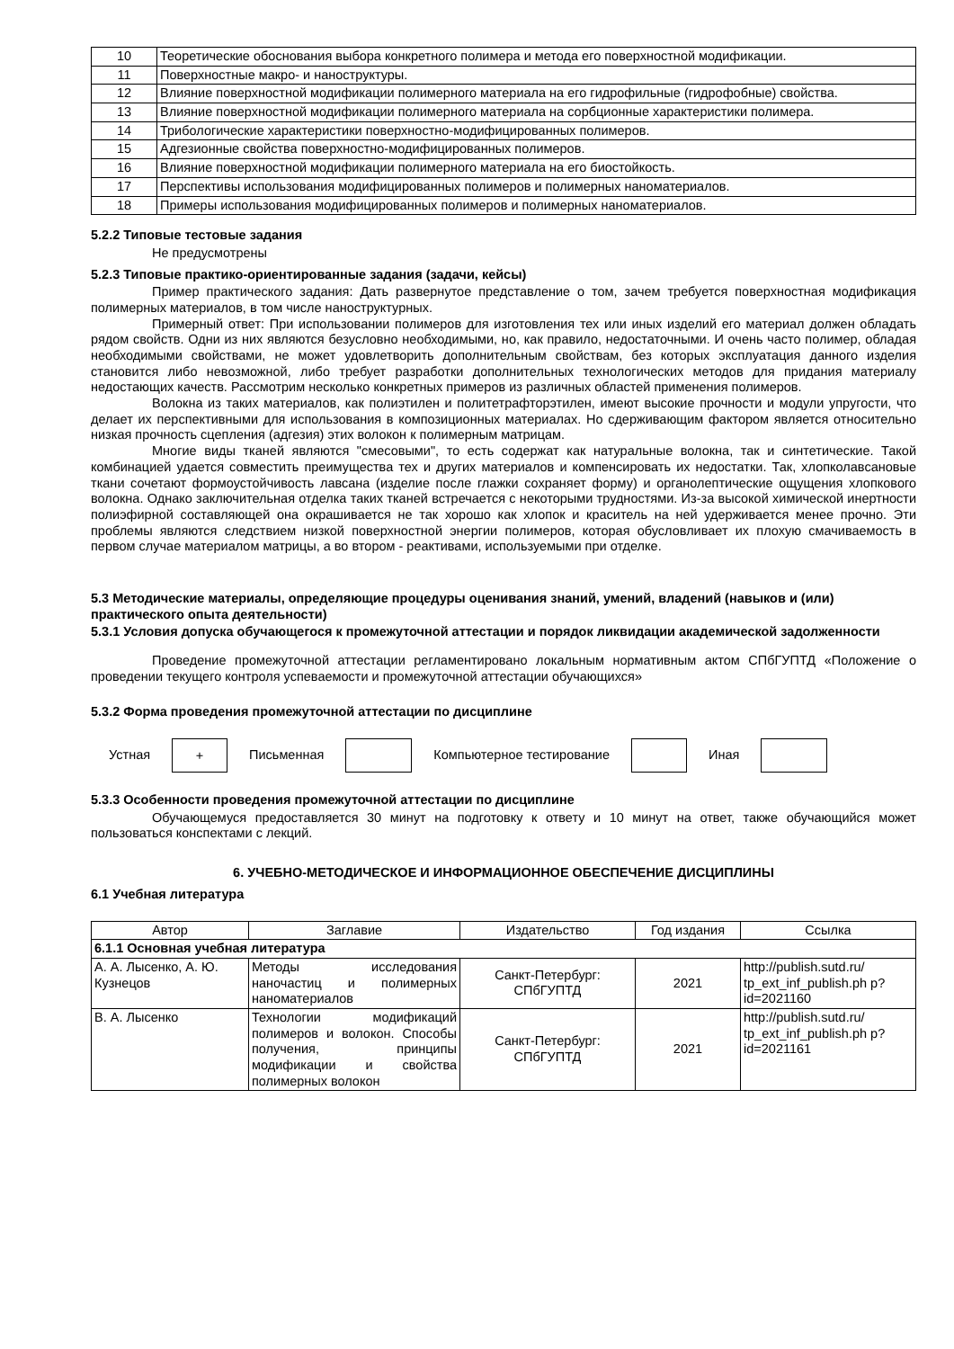| 10 | Теоретические обоснования выбора конкретного полимера и метода его поверхностной модификации. |
| 11 | Поверхностные макро- и наноструктуры. |
| 12 | Влияние поверхностной модификации полимерного материала на его гидрофильные (гидрофобные) свойства. |
| 13 | Влияние поверхностной модификации полимерного материала на сорбционные характеристики полимера. |
| 14 | Трибологические характеристики поверхностно-модифицированных полимеров. |
| 15 | Адгезионные свойства поверхностно-модифицированных полимеров. |
| 16 | Влияние поверхностной модификации полимерного материала на его биостойкость. |
| 17 | Перспективы использования модифицированных полимеров и полимерных наноматериалов. |
| 18 | Примеры использования модифицированных полимеров и полимерных наноматериалов. |
5.2.2 Типовые тестовые задания
Не предусмотрены
5.2.3 Типовые практико-ориентированные задания (задачи, кейсы)
Пример практического задания: Дать развернутое представление о том, зачем требуется поверхностная модификация полимерных материалов, в том числе наноструктурных.
Примерный ответ: При использовании полимеров для изготовления тех или иных изделий его материал должен обладать рядом свойств. Одни из них являются безусловно необходимыми, но, как правило, недостаточными. И очень часто полимер, обладая необходимыми свойствами, не может удовлетворить дополнительным свойствам, без которых эксплуатация данного изделия становится либо невозможной, либо требует разработки дополнительных технологических методов для придания материалу недостающих качеств. Рассмотрим несколько конкретных примеров из различных областей применения полимеров.
Волокна из таких материалов, как полиэтилен и политетрафторэтилен, имеют высокие прочности и модули упругости, что делает их перспективными для использования в композиционных материалах. Но сдерживающим фактором является относительно низкая прочность сцепления (адгезия) этих волокон к полимерным матрицам.
Многие виды тканей являются "смесовыми", то есть содержат как натуральные волокна, так и синтетические. Такой комбинацией удается совместить преимущества тех и других материалов и компенсировать их недостатки. Так, хлопколавсановые ткани сочетают формоустойчивость лавсана (изделие после глажки сохраняет форму) и органолептические ощущения хлопкового волокна. Однако заключительная отделка таких тканей встречается с некоторыми трудностями. Из-за высокой химической инертности полиэфирной составляющей она окрашивается не так хорошо как хлопок и краситель на ней удерживается менее прочно. Эти проблемы являются следствием низкой поверхностной энергии полимеров, которая обусловливает их плохую смачиваемость в первом случае материалом матрицы, а во втором - реактивами, используемыми при отделке.
5.3 Методические материалы, определяющие процедуры оценивания знаний, умений, владений (навыков и (или) практического опыта деятельности)
5.3.1 Условия допуска обучающегося к промежуточной аттестации и порядок ликвидации академической задолженности
Проведение промежуточной аттестации регламентировано локальным нормативным актом СПбГУПТД «Положение о проведении текущего контроля успеваемости и промежуточной аттестации обучающихся»
5.3.2 Форма проведения промежуточной аттестации по дисциплине
Устная + Письменная Компьютерное тестирование Иная
5.3.3 Особенности проведения промежуточной аттестации по дисциплине
Обучающемуся предоставляется 30 минут на подготовку к ответу и 10 минут на ответ, также обучающийся может пользоваться конспектами с лекций.
6. УЧЕБНО-МЕТОДИЧЕСКОЕ И ИНФОРМАЦИОННОЕ ОБЕСПЕЧЕНИЕ ДИСЦИПЛИНЫ
6.1 Учебная литература
| Автор | Заглавие | Издательство | Год издания | Ссылка |
| --- | --- | --- | --- | --- |
| 6.1.1 Основная учебная литература | | | | |
| А. А. Лысенко, А. Ю. Кузнецов | Методы исследования наночастиц и полимерных наноматериалов | Санкт-Петербург: СПбГУПТД | 2021 | http://publish.sutd.ru/ tp_ext_inf_publish.ph p?id=2021160 |
| В. А. Лысенко | Технологии модификаций полимеров и волокон. Способы получения, принципы модификации и свойства полимерных волокон | Санкт-Петербург: СПбГУПТД | 2021 | http://publish.sutd.ru/ tp_ext_inf_publish.ph p?id=2021161 |